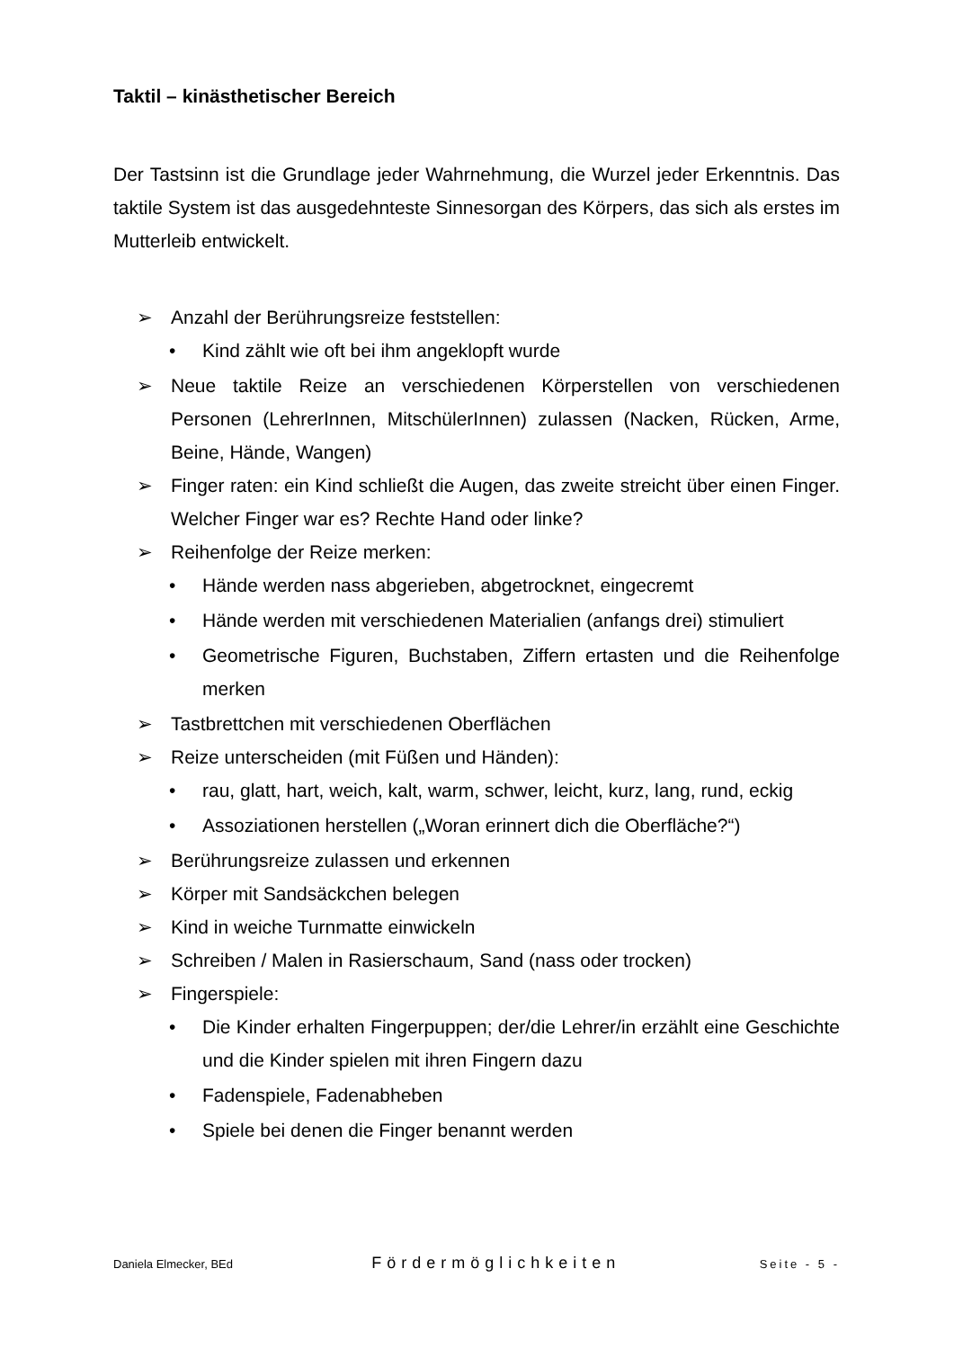Taktil – kinästhetischer Bereich
Der Tastsinn ist die Grundlage jeder Wahrnehmung, die Wurzel jeder Erkenntnis. Das taktile System ist das ausgedehnteste Sinnesorgan des Körpers, das sich als erstes im Mutterleib entwickelt.
➢ Anzahl der Berührungsreize feststellen:
• Kind zählt wie oft bei ihm angeklopft wurde
➢ Neue taktile Reize an verschiedenen Körperstellen von verschiedenen Personen (LehrerInnen, MitschülerInnen) zulassen (Nacken, Rücken, Arme, Beine, Hände, Wangen)
➢ Finger raten: ein Kind schließt die Augen, das zweite streicht über einen Finger. Welcher Finger war es? Rechte Hand oder linke?
➢ Reihenfolge der Reize merken:
• Hände werden nass abgerieben, abgetrocknet, eingecremt
• Hände werden mit verschiedenen Materialien (anfangs drei) stimuliert
• Geometrische Figuren, Buchstaben, Ziffern ertasten und die Reihenfolge merken
➢ Tastbrettchen mit verschiedenen Oberflächen
➢ Reize unterscheiden (mit Füßen und Händen):
• rau, glatt, hart, weich, kalt, warm, schwer, leicht, kurz, lang, rund, eckig
• Assoziationen herstellen („Woran erinnert dich die Oberfläche?“)
➢ Berührungsreize zulassen und erkennen
➢ Körper mit Sandsäckchen belegen
➢ Kind in weiche Turnmatte einwickeln
➢ Schreiben / Malen in Rasierschaum, Sand (nass oder trocken)
➢ Fingerspiele:
• Die Kinder erhalten Fingerpuppen; der/die Lehrer/in erzählt eine Geschichte und die Kinder spielen mit ihren Fingern dazu
• Fadenspiele, Fadenabheben
• Spiele bei denen die Finger benannt werden
Daniela Elmecker, BEd Fördermöglichkeiten Seite - 5 -